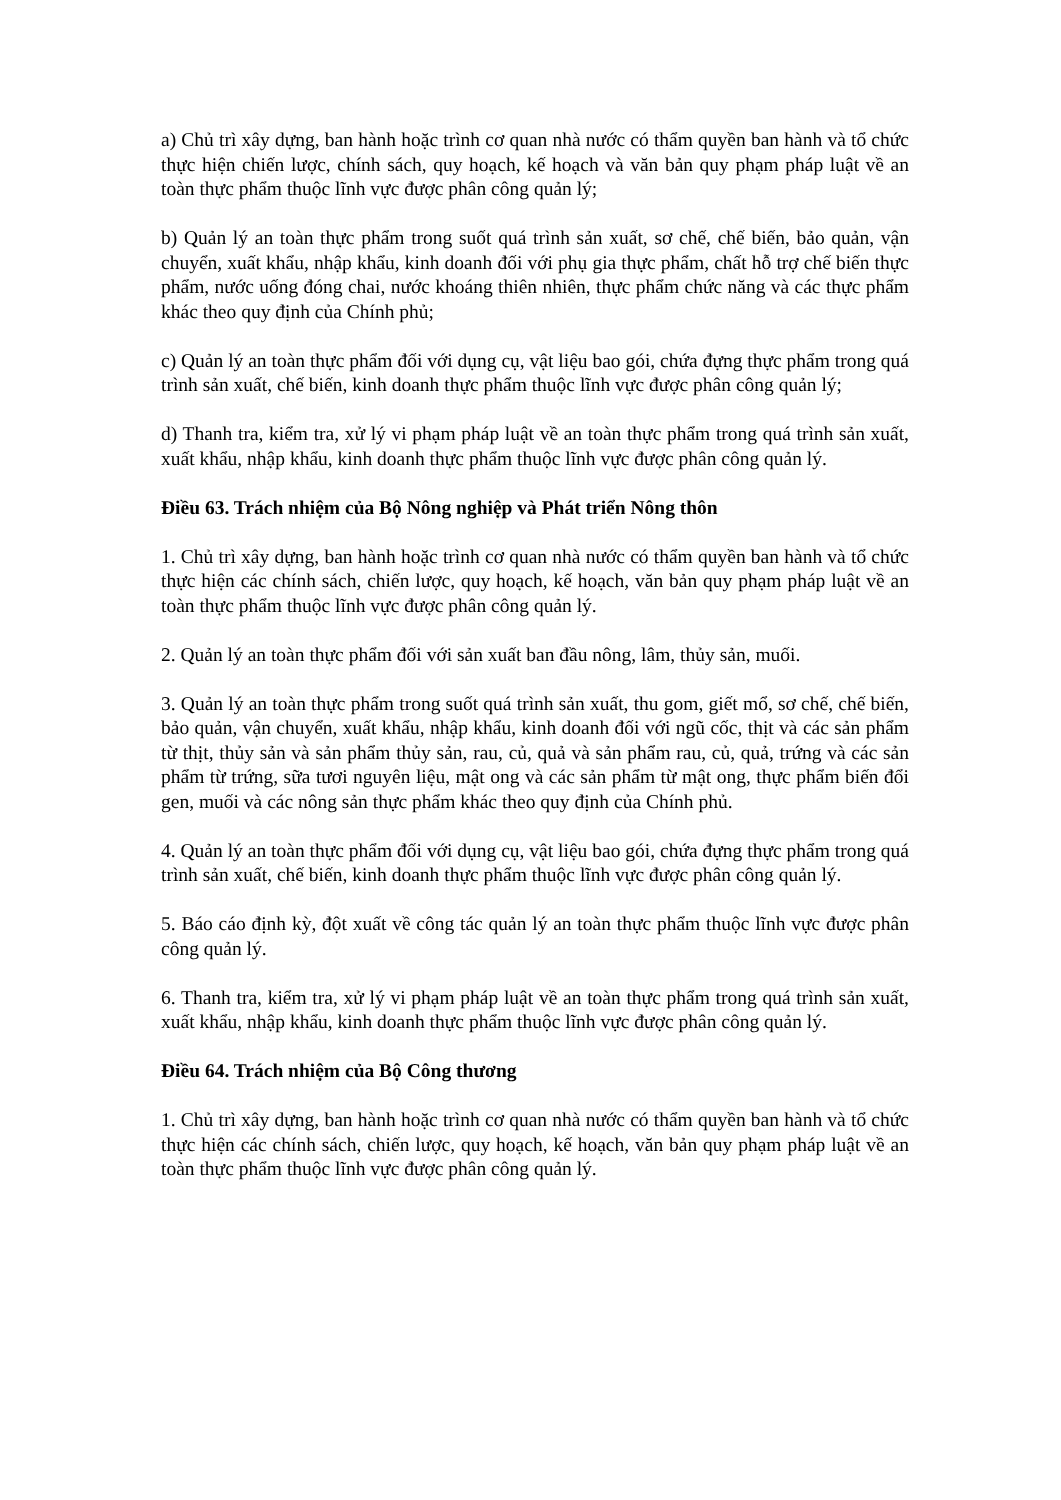a) Chủ trì xây dựng, ban hành hoặc trình cơ quan nhà nước có thẩm quyền ban hành và tổ chức thực hiện chiến lược, chính sách, quy hoạch, kế hoạch và văn bản quy phạm pháp luật về an toàn thực phẩm thuộc lĩnh vực được phân công quản lý;
b) Quản lý an toàn thực phẩm trong suốt quá trình sản xuất, sơ chế, chế biến, bảo quản, vận chuyển, xuất khẩu, nhập khẩu, kinh doanh đối với phụ gia thực phẩm, chất hỗ trợ chế biến thực phẩm, nước uống đóng chai, nước khoáng thiên nhiên, thực phẩm chức năng và các thực phẩm khác theo quy định của Chính phủ;
c) Quản lý an toàn thực phẩm đối với dụng cụ, vật liệu bao gói, chứa đựng thực phẩm trong quá trình sản xuất, chế biến, kinh doanh thực phẩm thuộc lĩnh vực được phân công quản lý;
d) Thanh tra, kiểm tra, xử lý vi phạm pháp luật về an toàn thực phẩm trong quá trình sản xuất, xuất khẩu, nhập khẩu, kinh doanh thực phẩm thuộc lĩnh vực được phân công quản lý.
Điều 63. Trách nhiệm của Bộ Nông nghiệp và Phát triển Nông thôn
1. Chủ trì xây dựng, ban hành hoặc trình cơ quan nhà nước có thẩm quyền ban hành và tổ chức thực hiện các chính sách, chiến lược, quy hoạch, kế hoạch, văn bản quy phạm pháp luật về an toàn thực phẩm thuộc lĩnh vực được phân công quản lý.
2. Quản lý an toàn thực phẩm đối với sản xuất ban đầu nông, lâm, thủy sản, muối.
3. Quản lý an toàn thực phẩm trong suốt quá trình sản xuất, thu gom, giết mổ, sơ chế, chế biến, bảo quản, vận chuyển, xuất khẩu, nhập khẩu, kinh doanh đối với ngũ cốc, thịt và các sản phẩm từ thịt, thủy sản và sản phẩm thủy sản, rau, củ, quả và sản phẩm rau, củ, quả, trứng và các sản phẩm từ trứng, sữa tươi nguyên liệu, mật ong và các sản phẩm từ mật ong, thực phẩm biến đổi gen, muối và các nông sản thực phẩm khác theo quy định của Chính phủ.
4. Quản lý an toàn thực phẩm đối với dụng cụ, vật liệu bao gói, chứa đựng thực phẩm trong quá trình sản xuất, chế biến, kinh doanh thực phẩm thuộc lĩnh vực được phân công quản lý.
5. Báo cáo định kỳ, đột xuất về công tác quản lý an toàn thực phẩm thuộc lĩnh vực được phân công quản lý.
6. Thanh tra, kiểm tra, xử lý vi phạm pháp luật về an toàn thực phẩm trong quá trình sản xuất, xuất khẩu, nhập khẩu, kinh doanh thực phẩm thuộc lĩnh vực được phân công quản lý.
Điều 64. Trách nhiệm của Bộ Công thương
1. Chủ trì xây dựng, ban hành hoặc trình cơ quan nhà nước có thẩm quyền ban hành và tổ chức thực hiện các chính sách, chiến lược, quy hoạch, kế hoạch, văn bản quy phạm pháp luật về an toàn thực phẩm thuộc lĩnh vực được phân công quản lý.